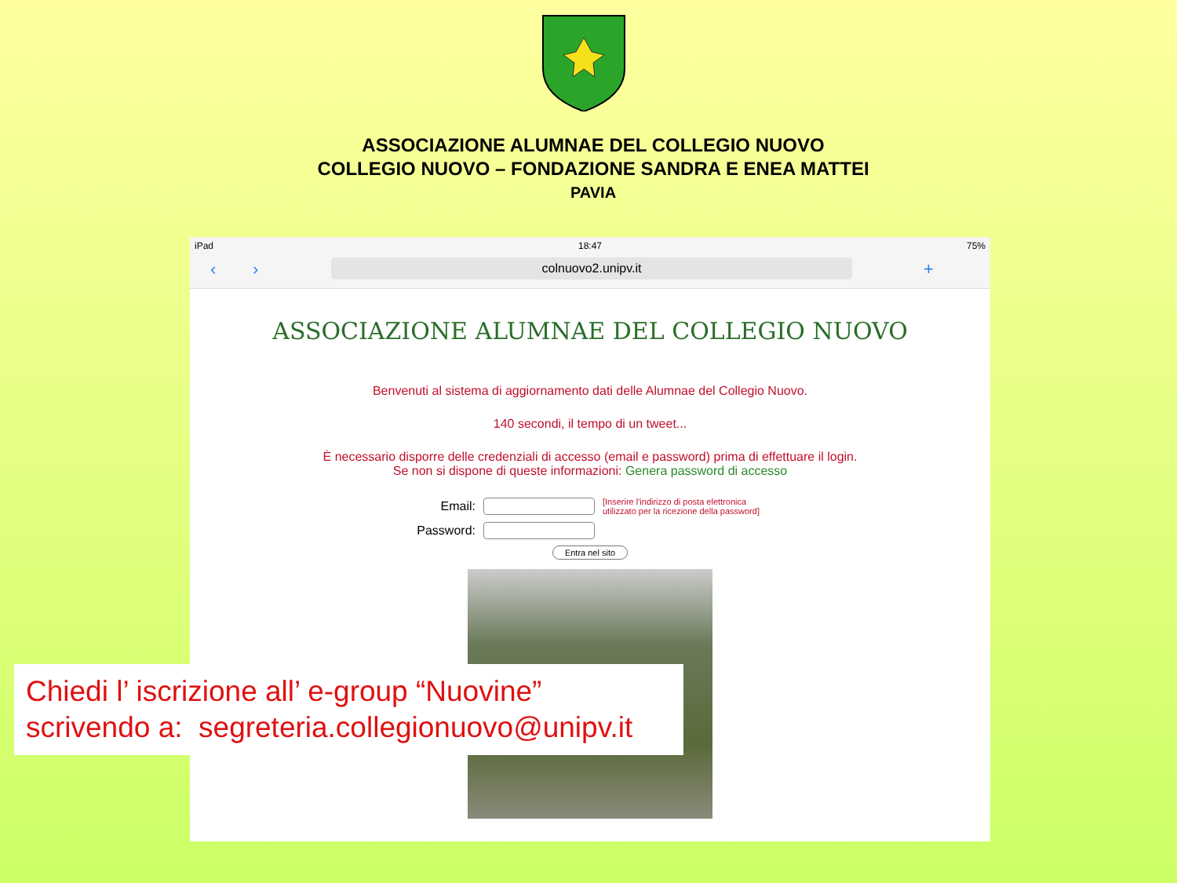ASSOCIAZIONE ALUMNAE DEL COLLEGIO NUOVO
COLLEGIO NUOVO – FONDAZIONE SANDRA E ENEA MATTEI
PAVIA
iPad 18:47 75%
‹ › colnuovo2.unipv.it +
ASSOCIAZIONE ALUMNAE DEL COLLEGIO NUOVO
Benvenuti al sistema di aggiornamento dati delle Alumnae del Collegio Nuovo.
140 secondi, il tempo di un tweet...
È necessario disporre delle credenziali di accesso (email e password) prima di effettuare il login.
Se non si dispone di queste informazioni: Genera password di accesso
Email: [Inserire l'indirizzo di posta elettronica utilizzato per la ricezione della password]
Password:
Entra nel sito
Chiedi l’ iscrizione all’ e-group “Nuovine”
scrivendo a: segreteria.collegionuovo@unipv.it